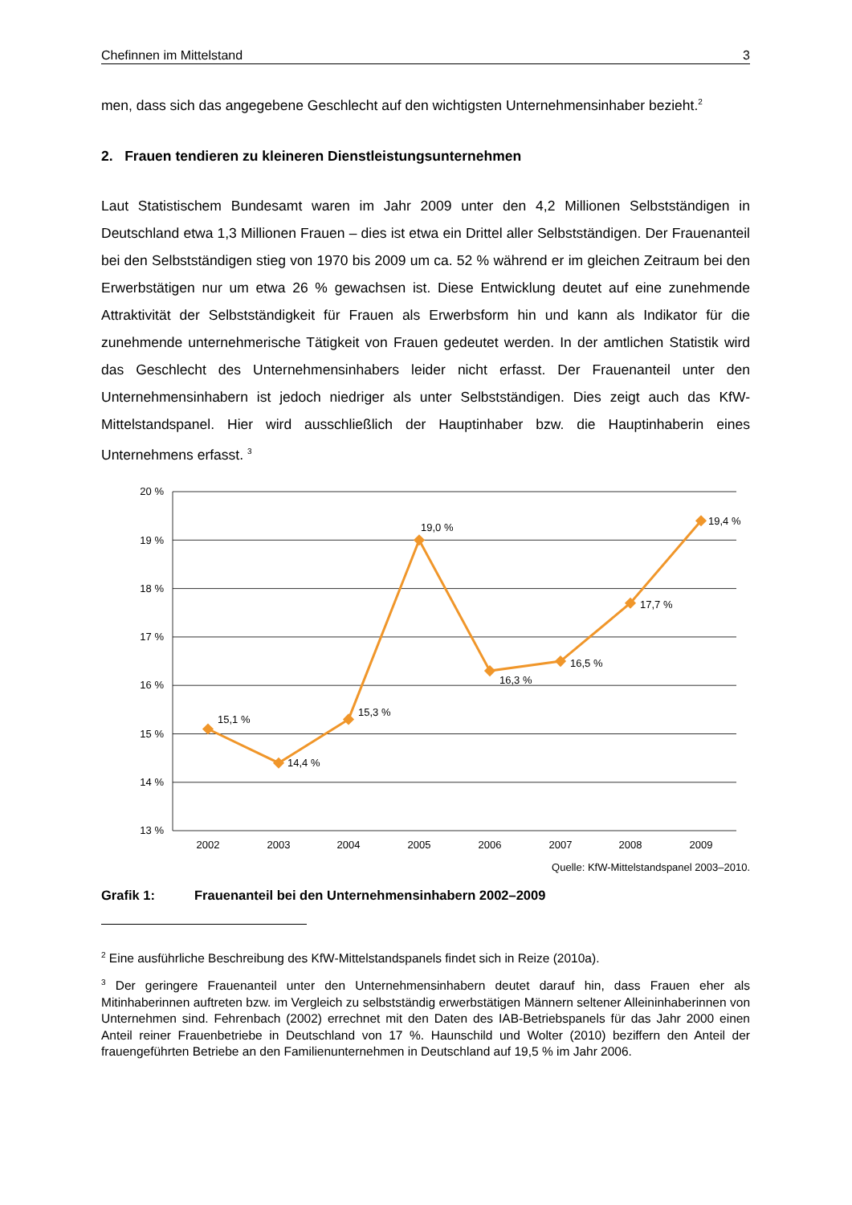Chefinnen im Mittelstand 3
men, dass sich das angegebene Geschlecht auf den wichtigsten Unternehmensinhaber bezieht.<sup>2</sup>
2. Frauen tendieren zu kleineren Dienstleistungsunternehmen
Laut Statistischem Bundesamt waren im Jahr 2009 unter den 4,2 Millionen Selbstständigen in Deutschland etwa 1,3 Millionen Frauen – dies ist etwa ein Drittel aller Selbstständigen. Der Frauenanteil bei den Selbstständigen stieg von 1970 bis 2009 um ca. 52 % während er im gleichen Zeitraum bei den Erwerbstätigen nur um etwa 26 % gewachsen ist. Diese Entwicklung deutet auf eine zunehmende Attraktivität der Selbstständigkeit für Frauen als Erwerbsform hin und kann als Indikator für die zunehmende unternehmerische Tätigkeit von Frauen gedeutet werden. In der amtlichen Statistik wird das Geschlecht des Unternehmensinhabers leider nicht erfasst. Der Frauenanteil unter den Unternehmensinhabern ist jedoch niedriger als unter Selbstständigen. Dies zeigt auch das KfW-Mittelstandspanel. Hier wird ausschließlich der Hauptinhaber bzw. die Hauptinhaberin eines Unternehmens erfasst. <sup>3</sup>
20 %
19 %
18 %
17 %
16 %
15 %
14 %
13 %
2002
2003
2004
2005
2006
2007
2008
2009
15,1 %
14,4 %
15,3 %
19,0 %
16,3 %
16,5 %
17,7 %
19,4 %
Quelle: KfW-Mittelstandspanel 2003–2010.
Grafik 1: Frauenanteil bei den Unternehmensinhabern 2002–2009
<sup>2</sup> Eine ausführliche Beschreibung des KfW-Mittelstandspanels findet sich in Reize (2010a).
<sup>3</sup> Der geringere Frauenanteil unter den Unternehmensinhabern deutet darauf hin, dass Frauen eher als Mitinhaberinnen auftreten bzw. im Vergleich zu selbstständig erwerbstätigen Männern seltener Alleininhaberinnen von Unternehmen sind. Fehrenbach (2002) errechnet mit den Daten des IAB-Betriebspanels für das Jahr 2000 einen Anteil reiner Frauenbetriebe in Deutschland von 17 %. Haunschild und Wolter (2010) beziffern den Anteil der frauengeführten Betriebe an den Familienunternehmen in Deutschland auf 19,5 % im Jahr 2006.